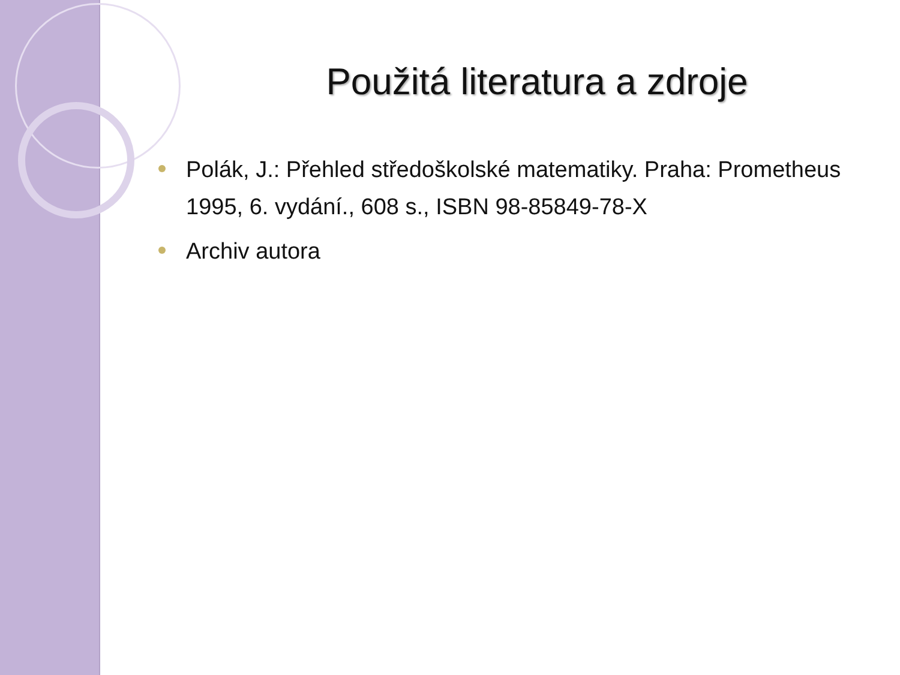Použitá literatura a zdroje
Polák, J.: Přehled středoškolské matematiky. Praha: Prometheus 1995, 6. vydání., 608 s., ISBN 98-85849-78-X
Archiv autora